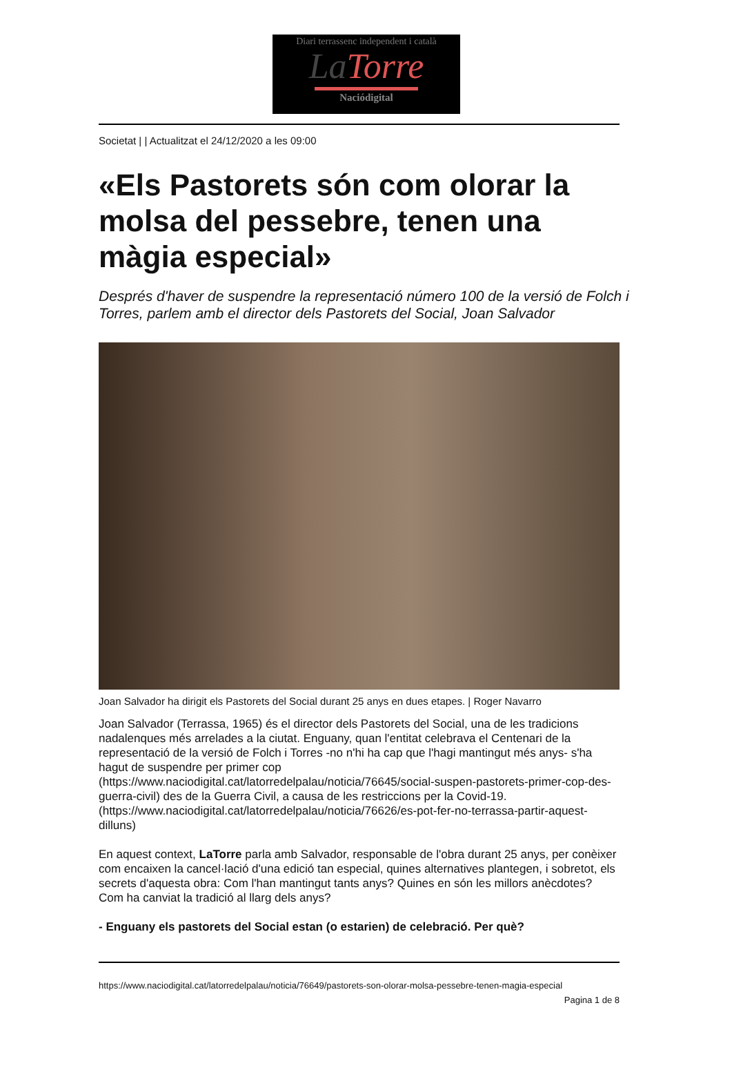Diari terrassenc independent i català
La Torre
Naciódigital
Societat | | Actualitzat el 24/12/2020 a les 09:00
«Els Pastorets són com olorar la molsa del pessebre, tenen una màgia especial»
Després d'haver de suspendre la representació número 100 de la versió de Folch i Torres, parlem amb el director dels Pastorets del Social, Joan Salvador
Joan Salvador ha dirigit els Pastorets del Social durant 25 anys en dues etapes. | Roger Navarro
Joan Salvador (Terrassa, 1965) és el director dels Pastorets del Social, una de les tradicions nadalenques més arrelades a la ciutat. Enguany, quan l'entitat celebrava el Centenari de la representació de la versió de Folch i Torres -no n'hi ha cap que l'hagi mantingut més anys- s'ha hagut de suspendre per primer cop (https://www.naciodigital.cat/latorredelpalau/noticia/76645/social-suspen-pastorets-primer-cop-des-guerra-civil) des de la Guerra Civil, a causa de les restriccions per la Covid-19. (https://www.naciodigital.cat/latorredelpalau/noticia/76626/es-pot-fer-no-terrassa-partir-aquest-dilluns)
En aquest context, LaTorre parla amb Salvador, responsable de l'obra durant 25 anys, per conèixer com encaixen la cancel·lació d'una edició tan especial, quines alternatives plantegen, i sobretot, els secrets d'aquesta obra: Com l'han mantingut tants anys? Quines en són les millors anècdotes? Com ha canviat la tradició al llarg dels anys?
- Enguany els pastorets del Social estan (o estarien) de celebració. Per què?
https://www.naciodigital.cat/latorredelpalau/noticia/76649/pastorets-son-olorar-molsa-pessebre-tenen-magia-especial
Pagina 1 de 8